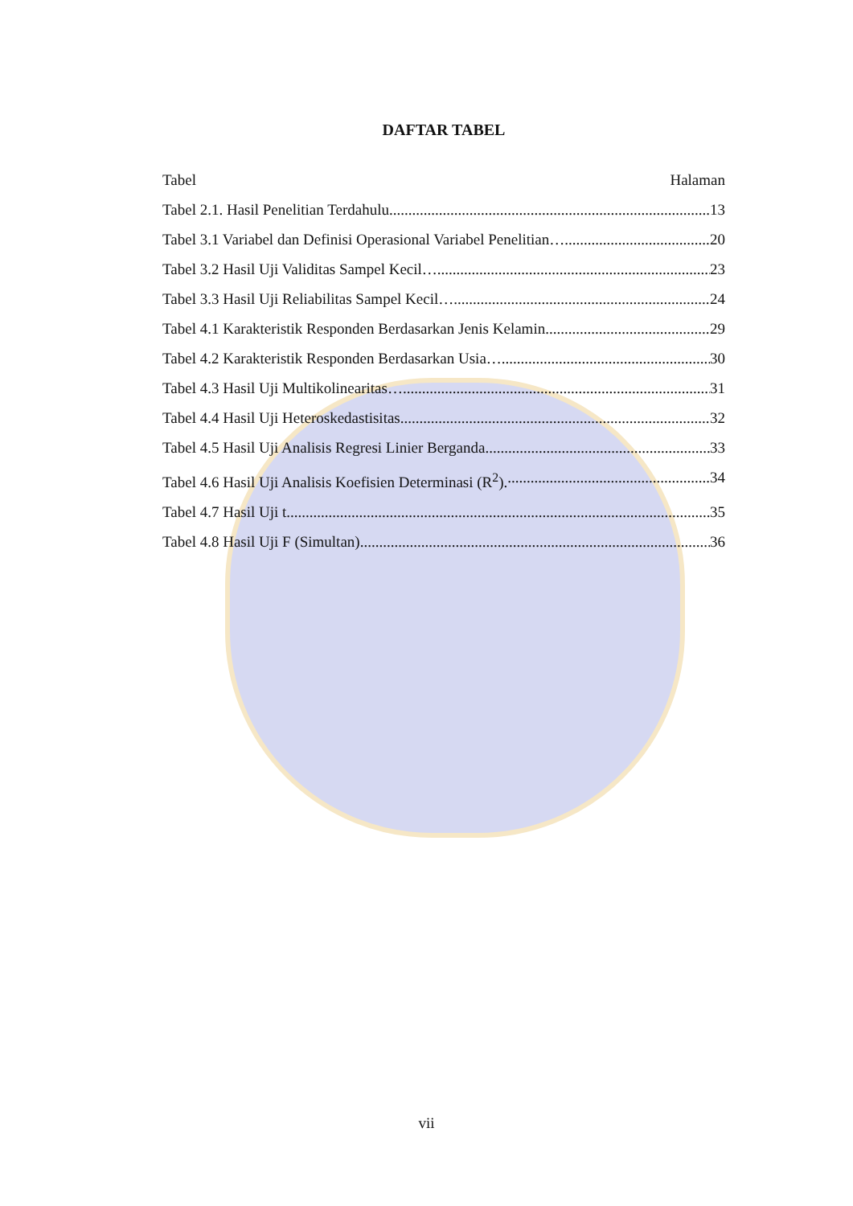DAFTAR TABEL
Tabel Halaman
Tabel 2.1. Hasil Penelitian Terdahulu 13
Tabel 3.1 Variabel dan Definisi Operasional Variabel Penelitian… 20
Tabel 3.2 Hasil Uji Validitas Sampel Kecil… 23
Tabel 3.3 Hasil Uji Reliabilitas Sampel Kecil… 24
Tabel 4.1 Karakteristik Responden Berdasarkan Jenis Kelamin 29
Tabel 4.2 Karakteristik Responden Berdasarkan Usia… 30
Tabel 4.3 Hasil Uji Multikolinearitas… 31
Tabel 4.4 Hasil Uji Heteroskedastisitas 32
Tabel 4.5 Hasil Uji Analisis Regresi Linier Berganda. 33
Tabel 4.6 Hasil Uji Analisis Koefisien Determinasi (R<sup>2</sup>). 34
Tabel 4.7 Hasil Uji t 35
Tabel 4.8 Hasil Uji F (Simultan). 36
vii